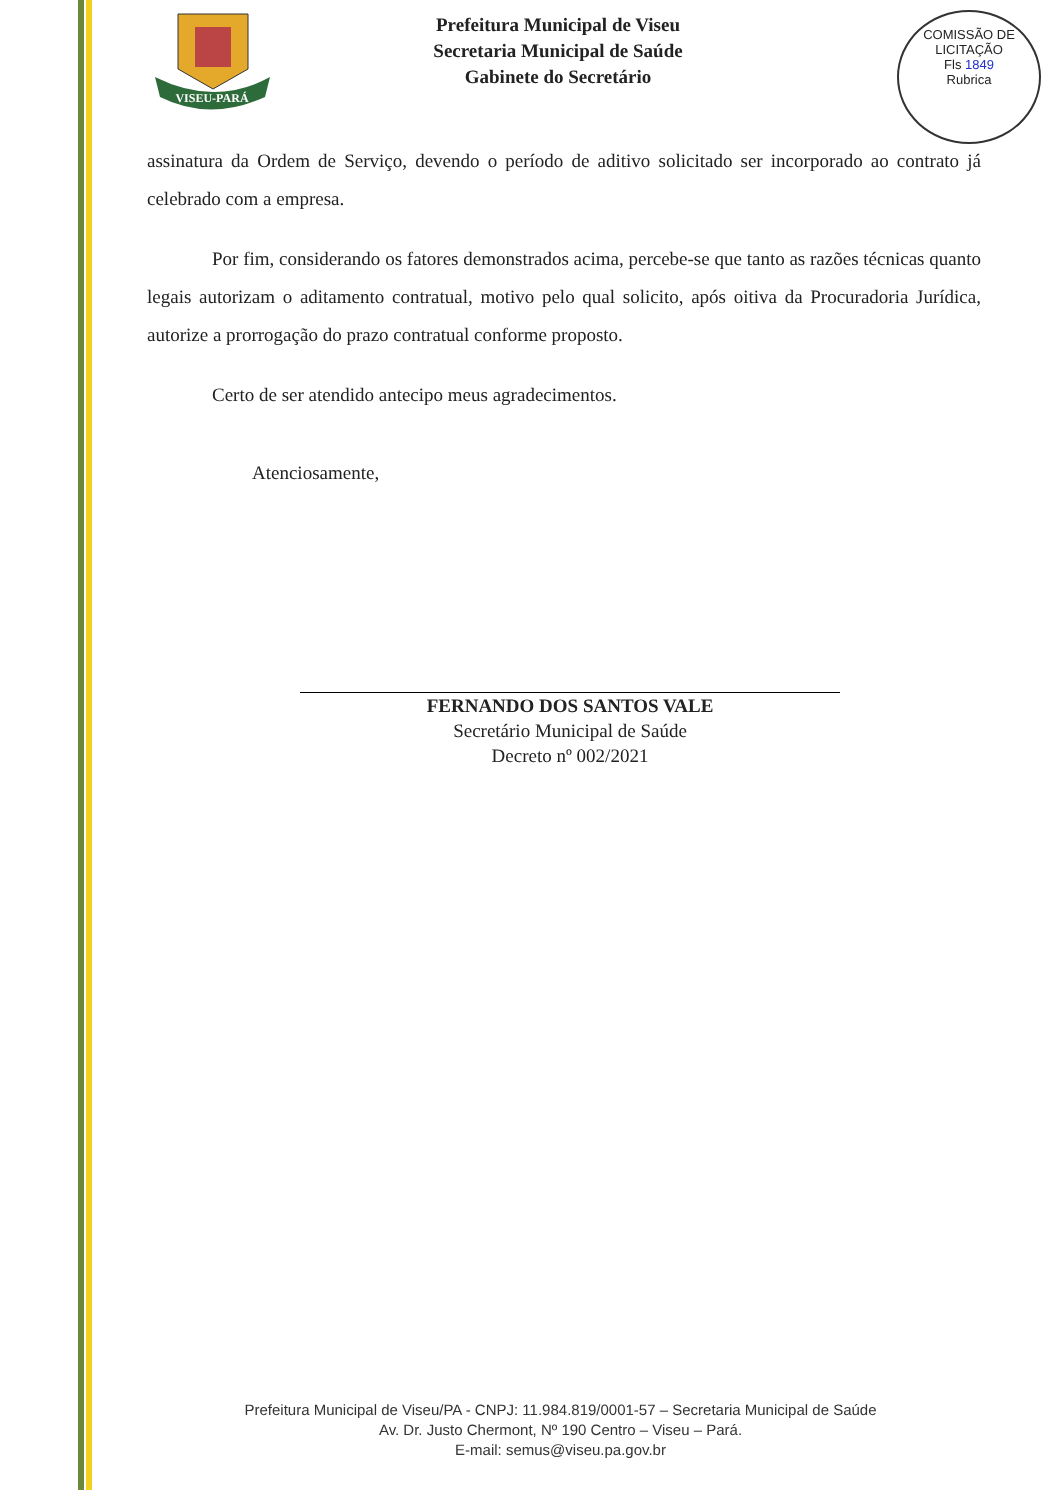VISEU-PARÁ
Prefeitura Municipal de Viseu
Secretaria Municipal de Saúde
Gabinete do Secretário
COMISSÃO DE LICITAÇÃO
Fls 1849
Rubrica
assinatura da Ordem de Serviço, devendo o período de aditivo solicitado ser incorporado ao contrato já celebrado com a empresa.
Por fim, considerando os fatores demonstrados acima, percebe-se que tanto as razões técnicas quanto legais autorizam o aditamento contratual, motivo pelo qual solicito, após oitiva da Procuradoria Jurídica, autorize a prorrogação do prazo contratual conforme proposto.
Certo de ser atendido antecipo meus agradecimentos.
Atenciosamente,
FERNANDO DOS SANTOS VALE
Secretário Municipal de Saúde
Decreto nº 002/2021
Prefeitura Municipal de Viseu/PA - CNPJ: 11.984.819/0001-57 – Secretaria Municipal de Saúde
Av. Dr. Justo Chermont, Nº 190 Centro – Viseu – Pará.
E-mail: semus@viseu.pa.gov.br